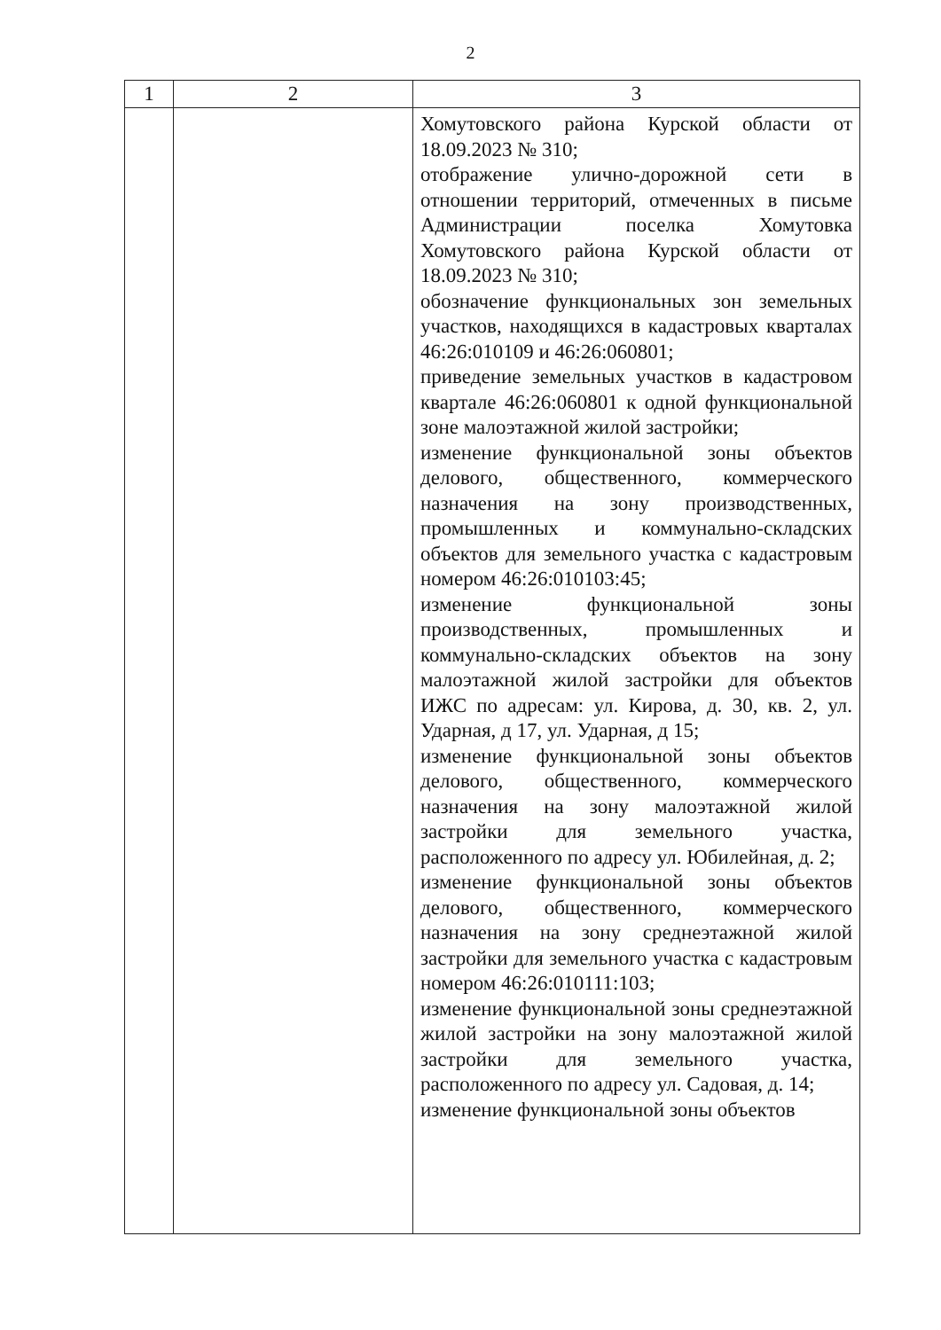2
| 1 | 2 | 3 |
| --- | --- | --- |
| | | Хомутовского района Курской области от 18.09.2023 № 310; отображение улично-дорожной сети в отношении территорий, отмеченных в письме Администрации поселка Хомутовка Хомутовского района Курской области от 18.09.2023 № 310; обозначение функциональных зон земельных участков, находящихся в кадастровых кварталах 46:26:010109 и 46:26:060801; приведение земельных участков в кадастровом квартале 46:26:060801 к одной функциональной зоне малоэтажной жилой застройки; изменение функциональной зоны объектов делового, общественного, коммерческого назначения на зону производственных, промышленных и коммунально-складских объектов для земельного участка с кадастровым номером 46:26:010103:45; изменение функциональной зоны производственных, промышленных и коммунально-складских объектов на зону малоэтажной жилой застройки для объектов ИЖС по адресам: ул. Кирова, д. 30, кв. 2, ул. Ударная, д 17, ул. Ударная, д 15; изменение функциональной зоны объектов делового, общественного, коммерческого назначения на зону малоэтажной жилой застройки для земельного участка, расположенного по адресу ул. Юбилейная, д. 2; изменение функциональной зоны объектов делового, общественного, коммерческого назначения на зону среднеэтажной жилой застройки для земельного участка с кадастровым номером 46:26:010111:103; изменение функциональной зоны среднеэтажной жилой застройки на зону малоэтажной жилой застройки для земельного участка, расположенного по адресу ул. Садовая, д. 14; изменение функциональной зоны объектов |